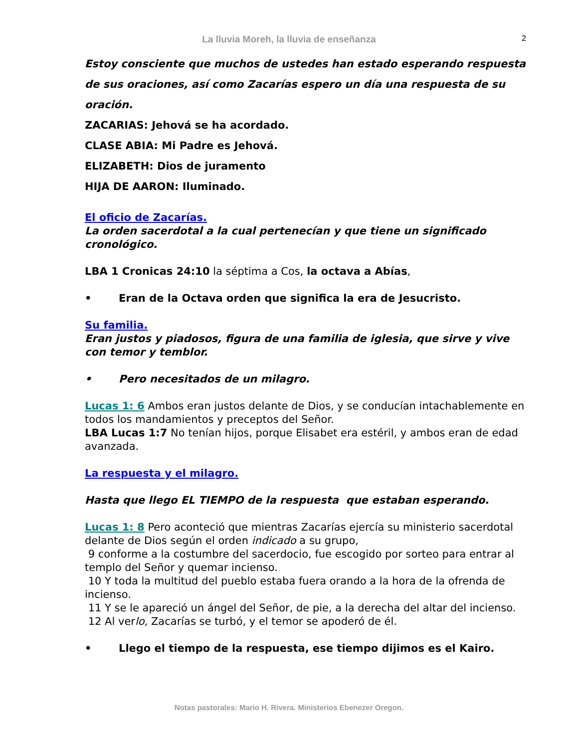La lluvia Moreh, la lluvia de enseñanza
2
Estoy consciente que muchos de ustedes han estado esperando respuesta de sus oraciones, así como Zacarías espero un día una respuesta de su oración.
ZACARIAS: Jehová se ha acordado.
CLASE ABIA: Mi Padre es Jehová.
ELIZABETH: Dios de juramento
HIJA DE AARON: Iluminado.
El oficio de Zacarías.
La orden sacerdotal a la cual pertenecían y que tiene un significado cronológico.
LBA 1 Cronicas 24:10 la séptima a Cos, la octava a Abías,
• Eran de la Octava orden que significa la era de Jesucristo.
Su familia.
Eran justos y piadosos, figura de una familia de iglesia, que sirve y vive con temor y temblor.
• Pero necesitados de un milagro.
Lucas 1: 6 Ambos eran justos delante de Dios, y se conducían intachablemente en todos los mandamientos y preceptos del Señor.
LBA Lucas 1:7 No tenían hijos, porque Elisabet era estéril, y ambos eran de edad avanzada.
La respuesta y el milagro.
Hasta que llego EL TIEMPO de la respuesta que estaban esperando.
Lucas 1: 8 Pero aconteció que mientras Zacarías ejercía su ministerio sacerdotal delante de Dios según el orden indicado a su grupo,
9 conforme a la costumbre del sacerdocio, fue escogido por sorteo para entrar al templo del Señor y quemar incienso.
10 Y toda la multitud del pueblo estaba fuera orando a la hora de la ofrenda de incienso.
11 Y se le apareció un ángel del Señor, de pie, a la derecha del altar del incienso.
12 Al verlo, Zacarías se turbó, y el temor se apoderó de él.
• Llego el tiempo de la respuesta, ese tiempo dijimos es el Kairo.
Notas pastorales: Mario H. Rivera. Ministerios Ebenezer Oregon.